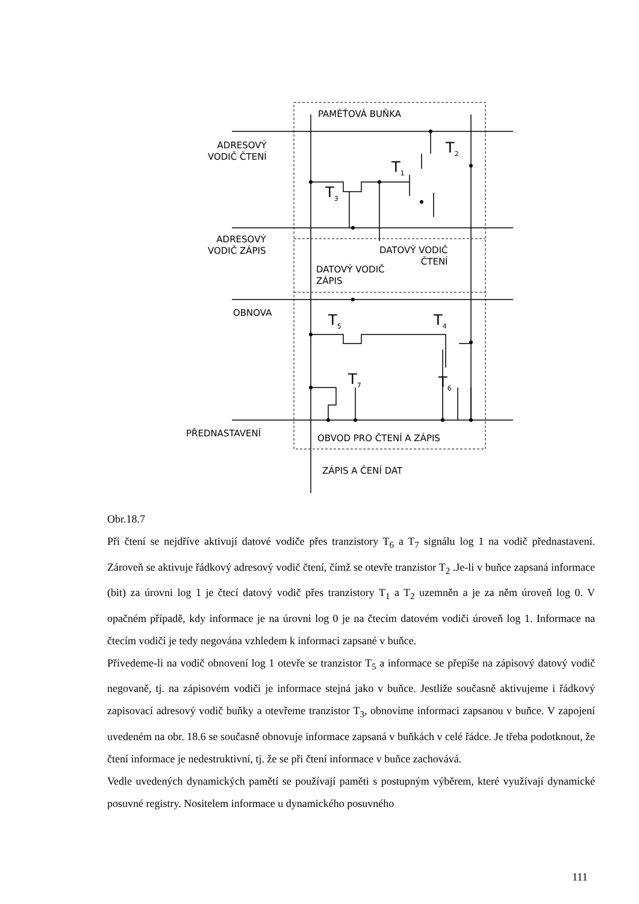PAMĚŤOVÁ BUŇKA
ADRESOVÝ
VODIČ ČTENÍ
ADRESOVÝ
VODIČ ZÁPIS
DATOVÝ VODIČ
ČTENÍ
DATOVÝ VODIČ
ZÁPIS
OBNOVA
PŘEDNASTAVENÍ OBVOD PRO ČTENÍ A ZÁPIS
ZÁPIS A ČENÍ DAT
T<sub>2</sub>
T<sub>1</sub>
T<sub>3</sub>
T<sub>5</sub> T<sub>4</sub>
T<sub>7</sub> T<sub>6</sub>
Obr.18.7
Při čtení se nejdříve aktivují datové vodiče přes tranzistory T<sub>6</sub> a T<sub>7</sub> signálu log 1 na vodič přednastavení. Zároveň se aktivuje řádkový adresový vodič čtení, čímž se otevře tranzistor T<sub>2</sub> .Je-li v buňce zapsaná informace (bit) za úrovni log 1 je čtecí datový vodič přes tranzistory T<sub>1</sub> a T<sub>2</sub> uzemněn a je za něm úroveň log 0. V opačném případě, kdy informace je na úrovni log 0 je na čtecím datovém vodiči úroveň log 1. Informace na čtecím vodiči je tedy negována vzhledem k informaci zapsané v buňce.
Přivedeme-li na vodič obnovení log 1 otevře se tranzistor T<sub>5</sub> a informace se přepíše na zápisový datový vodič negovaně, tj. na zápisovém vodiči je informace stejná jako v buňce. Jestliže současně aktivujeme i řádkový zapisovací adresový vodič buňky a otevřeme tranzistor T<sub>3</sub>, obnovíme informaci zapsanou v buňce. V zapojení uvedeném na obr. 18.6 se současně obnovuje informace zapsaná v buňkách v celé řádce. Je třeba podotknout, že čtení informace je nedestruktivní, tj. že se při čtení informace v buňce zachovává.
Vedle uvedených dynamických pamětí se používají paměti s postupným výběrem, které využívají dynamické posuvné registry. Nositelem informace u dynamického posuvného
111